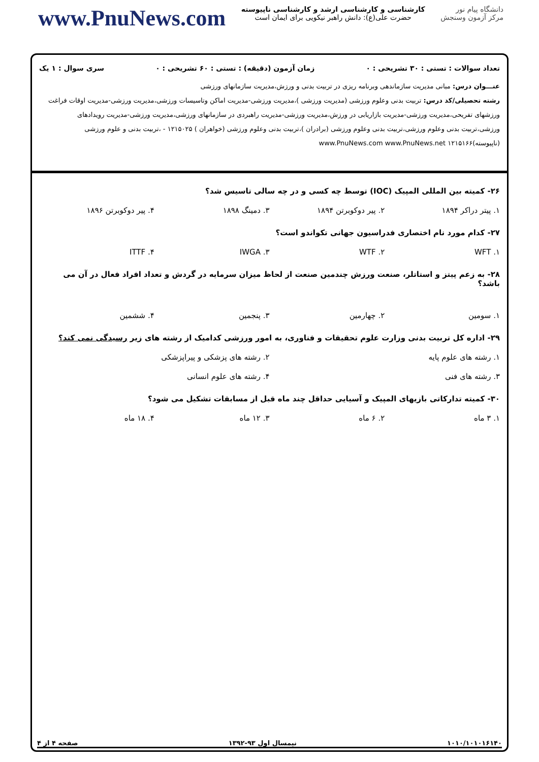www.PnuNews.com
کارشناسی و کارشناسی ارشد و کارشناسی ناپیوسته
حضرت علی(ع): دانش راهبر نیکویی برای ایمان است
دانشگاه پیام نور
مرکز آزمون وسنجش
تعداد سوالات : تستی : ۳۰ تشریحی : ۰ زمان آزمون (دقیقه) : تستی : ۶۰ تشریحی : ۰ سری سوال : ۱ یک
عنـــوان درس: مبانی مدیریت سازماندهی وبرنامه ریزی در تربیت بدنی و ورزش،مدیریت سازمانهای ورزشی
رشته تحصیلی/کد درس: تربیت بدنی وعلوم ورزشی (مدیریت ورزشی )،مدیریت ورزشی-مدیریت اماکن وتاسیسات ورزشی،مدیریت ورزشی-مدیریت اوقات فراغت ورزشهای تفریحی،مدیریت ورزشی-مدیریت بازاریابی در ورزش،مدیریت ورزشی-مدیریت راهبردی در سازمانهای ورزشی،مدیریت ورزشی-مدیریت رویدادهای ورزشی،تربیت بدنی وعلوم ورزشی،تربیت بدنی وعلوم ورزشی (برادران )،تربیت بدنی وعلوم ورزشی (خواهران ) ۱۲۱۵۰۲۵ - ،تربیت بدنی و علوم ورزشی (ناپیوسته)۱۲۱۵۱۶۶ www.PnuNews.com www.PnuNews.net
۲۶- کمیته بین المللی المپیک (IOC) توسط چه کسی و در چه سالی تاسیس شد؟
۱. پیتر دراکر ۱۸۹۴ ۲. پیر دوکوبرتن ۱۸۹۴ ۳. دمینگ ۱۸۹۸ ۴. پیر دوکوبرتن ۱۸۹۶
۲۷- کدام مورد نام اختصاری فدراسیون جهانی تکواندو است؟
۱. WFT ۲. WTF ۳. IWGA ۴. ITTF
۲۸- به زعم پیتز و استاتلر، صنعت ورزش چندمین صنعت از لحاظ میزان سرمایه در گردش و تعداد افراد فعال در آن می باشد؟
۱. سومین ۲. چهارمین ۳. پنجمین ۴. ششمین
۲۹- اداره کل تربیت بدنی وزارت علوم تحقیقات و فناوری، به امور ورزشی کدامیک از رشته های زیر رسیدگی نمی کند؟
۱. رشته های علوم پایه ۲. رشته های پزشکی و پیراپزشکی
۳. رشته های فنی ۴. رشته های علوم انسانی
۳۰- کمیته تدارکاتی بازیهای المپیک و آسیایی حداقل چند ماه قبل از مسابقات تشکیل می شود؟
۱. ۳ ماه ۲. ۶ ماه ۳. ۱۲ ماه ۴. ۱۸ ماه
۱۰۱۰/۱۰۱۰۱۶۱۴۰ نیمسال اول ۹۳-۱۳۹۲ صفحه ۴ از ۴